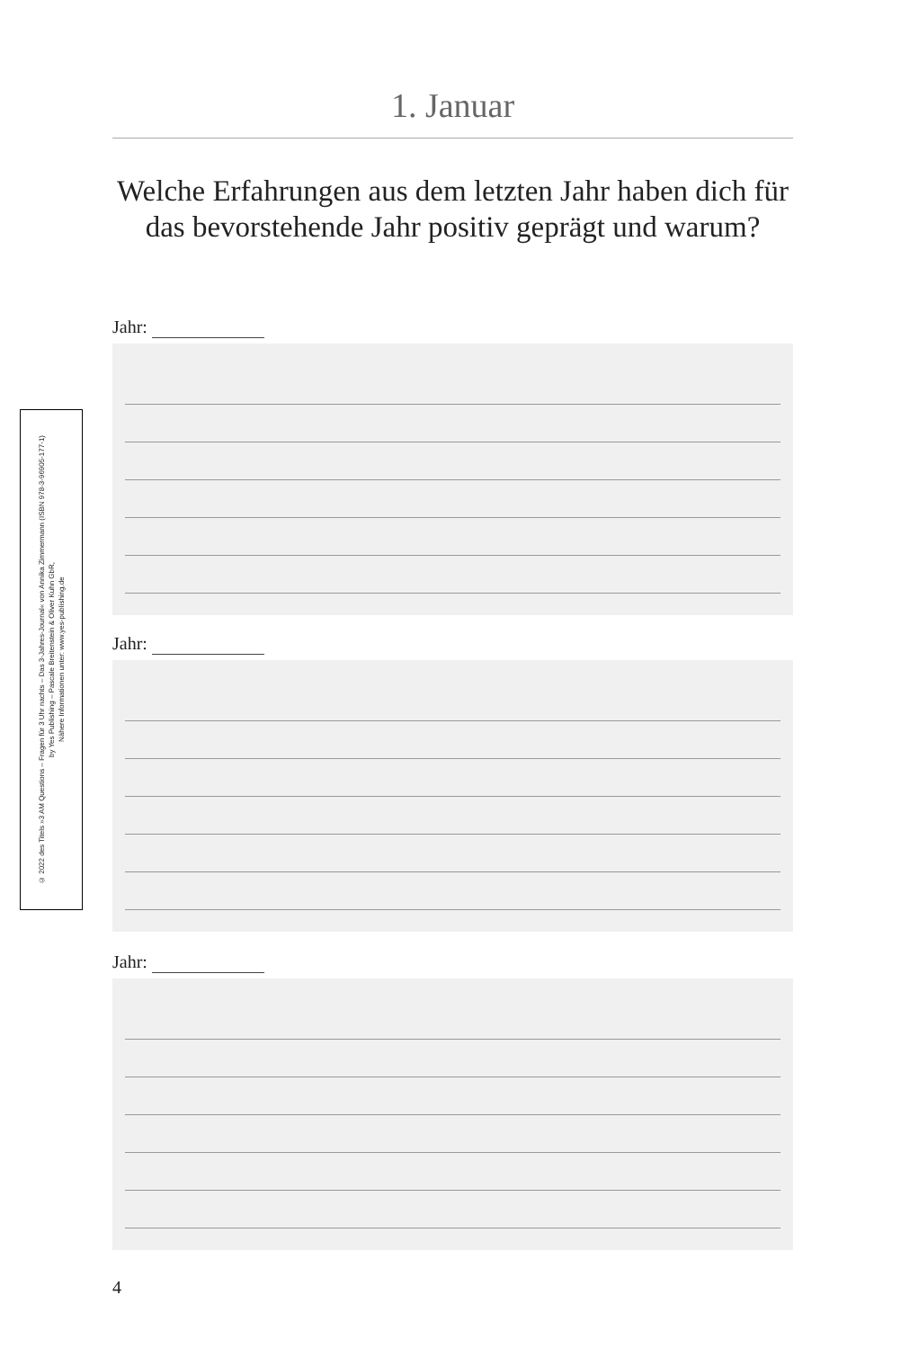1. Januar
Welche Erfahrungen aus dem letzten Jahr haben dich für das bevorstehende Jahr positiv geprägt und warum?
© 2022 des Titels »3 AM Questions – Fragen für 3 Uhr nachts – Das 3-Jahres-Journal« von Annika Zimmermann (ISBN 978-3-96905-177-1)
by Yes Publishing – Pascale Breitenstein & Oliver Kuhn GbR,
Nähere Informationen unter: www.yes-publishing.de
Jahr:
Jahr:
Jahr:
4